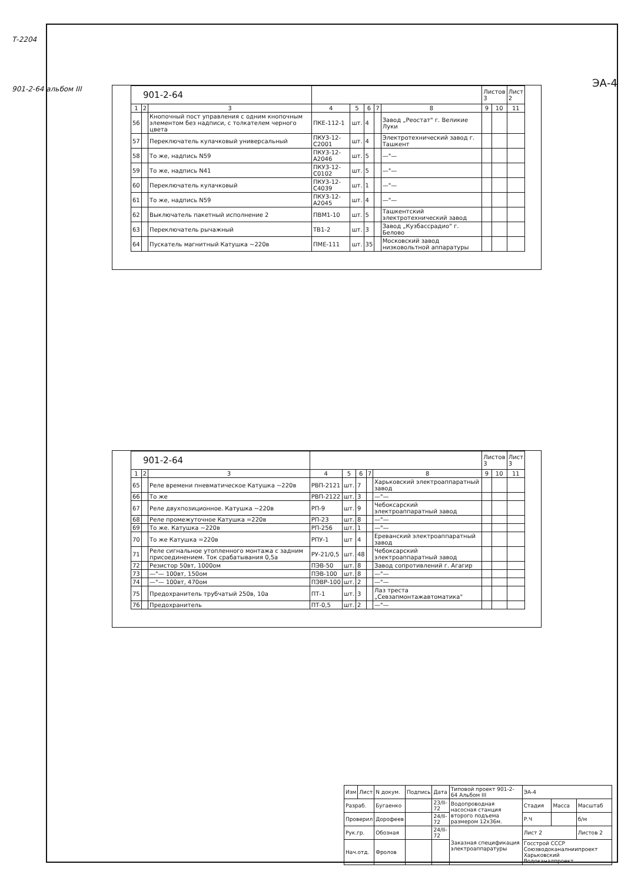Т-2204
901-2-64 альбом III
ЭА-4
| 901-2-64 | | | | | | | | Листов 3 | | Лист 2 |
| 1 | 2 | 3 | 4 | 5 | 6 | 7 | 8 | 9 | 10 | 11 |
| 56 | | Кнопочный пост управления с одним кнопочным элементом без надписи, с толкателем черного цвета | ПКЕ-112-1 | шт. | 4 | | Завод „Реостат" г. Великие Луки | | | |
| 57 | | Переключатель кулачковый универсальный | ПКУ3-12-С2001 | шт. | 4 | | Электротехнический завод г. Ташкент | | | |
| 58 | | То же, надпись N59 | ПКУ3-12-А2046 | шт. | 5 | | —"— | | | |
| 59 | | То же, надпись N41 | ПКУ3-12-С0102 | шт. | 5 | | —"— | | | |
| 60 | | Переключатель кулачковый | ПКУ3-12-С4039 | шт. | 1 | | —"— | | | |
| 61 | | То же, надпись N59 | ПКУ3-12-А2045 | шт. | 4 | | —"— | | | |
| 62 | | Выключатель пакетный исполнение 2 | ПВМ1-10 | шт. | 5 | | Ташкентский электротехнический завод | | | |
| 63 | | Переключатель рычажный | ТВ1-2 | шт. | 3 | | Завод „Кузбассрадио" г. Белово | | | |
| 64 | | Пускатель магнитный Катушка ~220в | ПМЕ-111 | шт. | 35 | | Московский завод низковольтной аппаратуры | | | |
| 901-2-64 | | | | | | | | Листов 3 | | Лист 3 |
| 1 | 2 | 3 | 4 | 5 | 6 | 7 | 8 | 9 | 10 | 11 |
| 65 | | Реле времени пневматическое Катушка ~220в | РВП-2121 | шт. | 7 | | Харьковский электроаппаратный завод | | | |
| 66 | | То же | РВП-2122 | шт. | 3 | | —"— | | | |
| 67 | | Реле двухпозиционное. Катушка ~220в | РП-9 | шт. | 9 | | Чебоксарский электроаппаратный завод | | | |
| 68 | | Реле промежуточное Катушка =220в | РП-23 | шт. | 8 | | —"— | | | |
| 69 | | То же. Катушка ~220в | РП-256 | шт. | 1 | | —"— | | | |
| 70 | | То же Катушка =220в | РПУ-1 | шт | 4 | | Ереванский электроаппаратный завод | | | |
| 71 | | Реле сигнальное утопленного монтажа с задним присоединением. Ток срабатывания 0,5а | РУ-21/0,5 | шт. | 48 | | Чебоксарский электроаппаратный завод | | | |
| 72 | | Резистор 50вт, 1000ом | ПЭВ-50 | шт. | 8 | | Завод сопротивлений г. Агагир | | | |
| 73 | | —"— 100вт, 150ом | ПЭВ-100 | шт. | 8 | | —"— | | | |
| 74 | | —"— 100вт, 470ом | ПЭВР-100 | шт. | 2 | | —"— | | | |
| 75 | | Предохранитель трубчатый 250в, 10а | ПТ-1 | шт. | 3 | | Лаз треста „Севзапмонтажавтоматика" | | | |
| 76 | | Предохранитель | ПТ-0,5 | шт. | 2 | | —"— | | | |
| Изм | Лист | N докум. | Подпись | Дата | Типовой проект 901-2-64 Альбом III | ЭА-4 | | |
| Разраб. | | Бугаенко | | 23/II-72 | Водопроводная насосная станция второго подъема размером 12х36м. | Стадия | Масса | Масштаб |
| Проверил | | Дорофеев | | 24/II-72 | | Р.Ч | | б/м |
| Рук.гр. | | Обозная | | 24/II-72 | Заказная спецификация электроаппаратуры | Лист 2 | | Листов 2 |
| Нач.отд. | | Фролов | | | | Госстрой СССР Союзводоканалниипроект Харьковский Водоканалпроект | | |